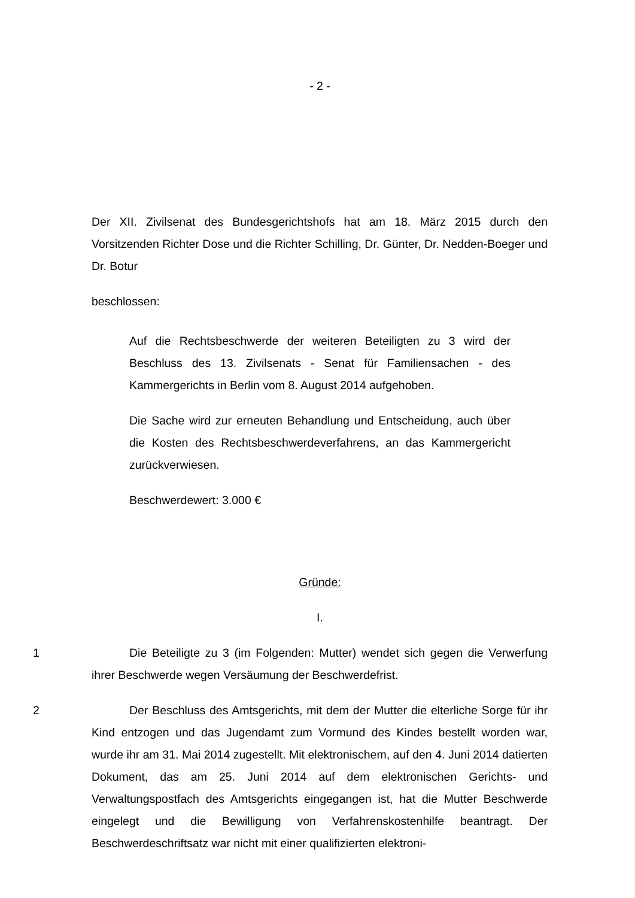- 2 -
Der XII. Zivilsenat des Bundesgerichtshofs hat am 18. März 2015 durch den Vorsitzenden Richter Dose und die Richter Schilling, Dr. Günter, Dr. Nedden-Boeger und Dr. Botur
beschlossen:
Auf die Rechtsbeschwerde der weiteren Beteiligten zu 3 wird der Beschluss des 13. Zivilsenats - Senat für Familiensachen - des Kammergerichts in Berlin vom 8. August 2014 aufgehoben.
Die Sache wird zur erneuten Behandlung und Entscheidung, auch über die Kosten des Rechtsbeschwerdeverfahrens, an das Kammergericht zurückverwiesen.
Beschwerdewert: 3.000 €
Gründe:
I.
1 Die Beteiligte zu 3 (im Folgenden: Mutter) wendet sich gegen die Verwerfung ihrer Beschwerde wegen Versäumung der Beschwerdefrist.
2 Der Beschluss des Amtsgerichts, mit dem der Mutter die elterliche Sorge für ihr Kind entzogen und das Jugendamt zum Vormund des Kindes bestellt worden war, wurde ihr am 31. Mai 2014 zugestellt. Mit elektronischem, auf den 4. Juni 2014 datierten Dokument, das am 25. Juni 2014 auf dem elektronischen Gerichts- und Verwaltungspostfach des Amtsgerichts eingegangen ist, hat die Mutter Beschwerde eingelegt und die Bewilligung von Verfahrenskostenhilfe beantragt. Der Beschwerdeschriftsatz war nicht mit einer qualifizierten elektroni-